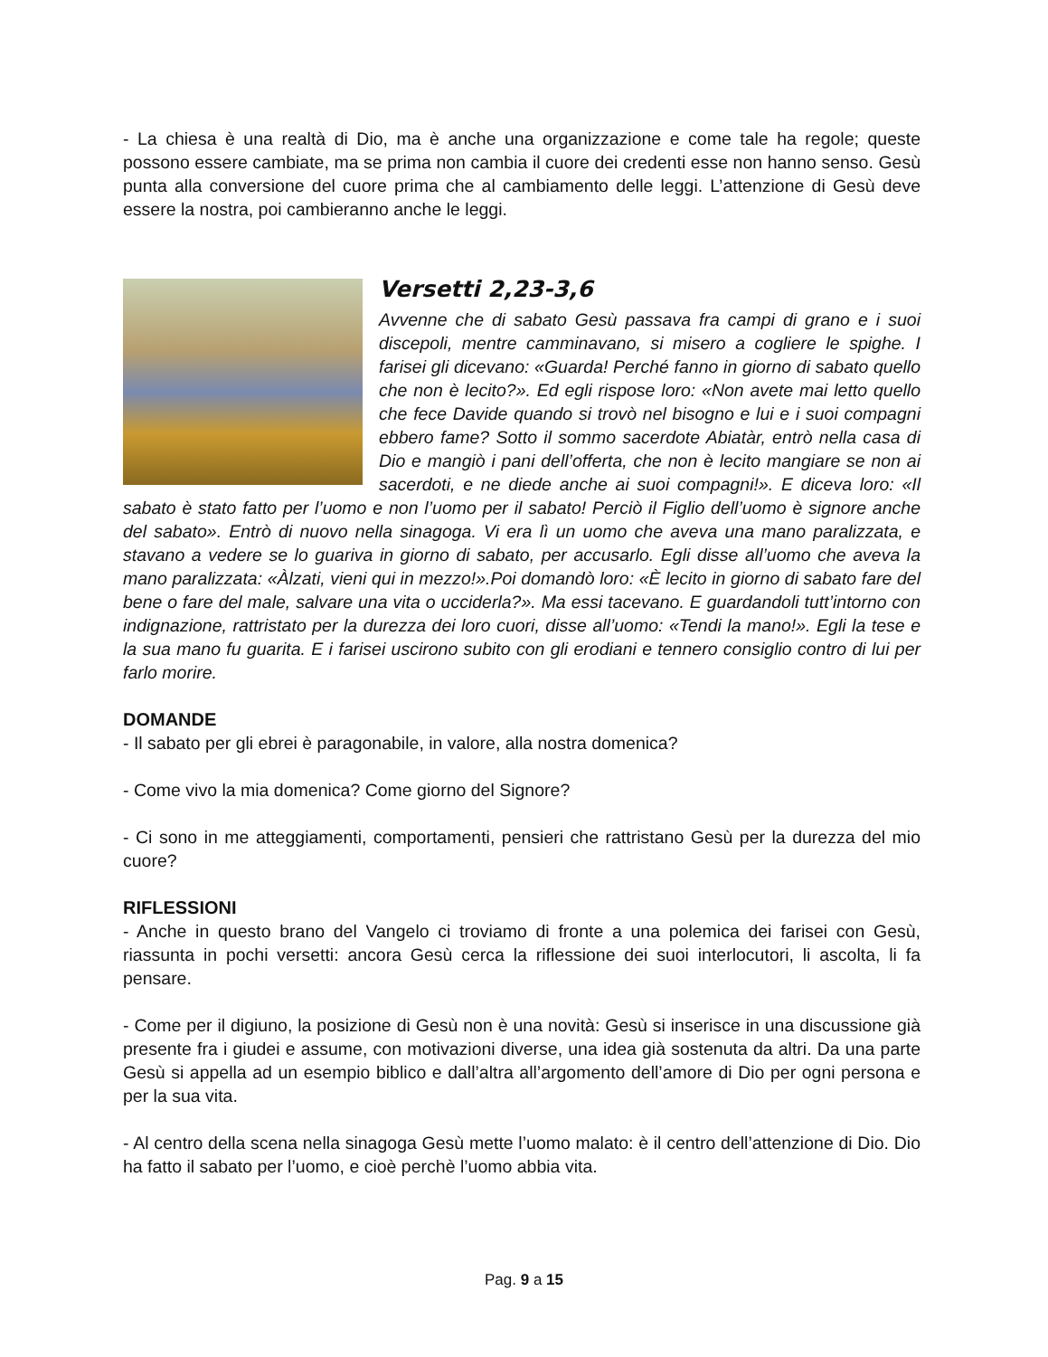- La chiesa è una realtà di Dio, ma è anche una organizzazione e come tale ha regole; queste possono essere cambiate, ma se prima non cambia il cuore dei credenti esse non hanno senso. Gesù punta alla conversione del cuore prima che al cambiamento delle leggi. L’attenzione di Gesù deve essere la nostra, poi cambieranno anche le leggi.
Versetti 2,23-3,6
Avvenne che di sabato Gesù passava fra campi di grano e i suoi discepoli, mentre camminavano, si misero a cogliere le spighe. I farisei gli dicevano: «Guarda! Perché fanno in giorno di sabato quello che non è lecito?». Ed egli rispose loro: «Non avete mai letto quello che fece Davide quando si trovò nel bisogno e lui e i suoi compagni ebbero fame? Sotto il sommo sacerdote Abiatàr, entrò nella casa di Dio e mangiò i pani dell’offerta, che non è lecito mangiare se non ai sacerdoti, e ne diede anche ai suoi compagni!». E diceva loro: «Il sabato è stato fatto per l’uomo e non l’uomo per il sabato! Perciò il Figlio dell’uomo è signore anche del sabato». Entrò di nuovo nella sinagoga. Vi era lì un uomo che aveva una mano paralizzata, e stavano a vedere se lo guariva in giorno di sabato, per accusarlo. Egli disse all’uomo che aveva la mano paralizzata: «Àlzati, vieni qui in mezzo!».Poi domandò loro: «È lecito in giorno di sabato fare del bene o fare del male, salvare una vita o ucciderla?». Ma essi tacevano. E guardandoli tutt’intorno con indignazione, rattristato per la durezza dei loro cuori, disse all’uomo: «Tendi la mano!». Egli la tese e la sua mano fu guarita. E i farisei uscirono subito con gli erodiani e tennero consiglio contro di lui per farlo morire.
DOMANDE
- Il sabato per gli ebrei è paragonabile, in valore, alla nostra domenica?
- Come vivo la mia domenica? Come giorno del Signore?
- Ci sono in me atteggiamenti, comportamenti, pensieri che rattristano Gesù per la durezza del mio cuore?
RIFLESSIONI
- Anche in questo brano del Vangelo ci troviamo di fronte a una polemica dei farisei con Gesù, riassunta in pochi versetti: ancora Gesù cerca la riflessione dei suoi interlocutori, li ascolta, li fa pensare.
- Come per il digiuno, la posizione di Gesù non è una novità: Gesù si inserisce in una discussione già presente fra i giudei e assume, con motivazioni diverse, una idea già sostenuta da altri. Da una parte Gesù si appella ad un esempio biblico e dall’altra all’argomento dell’amore di Dio per ogni persona e per la sua vita.
- Al centro della scena nella sinagoga Gesù mette l’uomo malato: è il centro dell’attenzione di Dio. Dio ha fatto il sabato per l’uomo, e cioè perchè l’uomo abbia vita.
Pag. 9 a 15